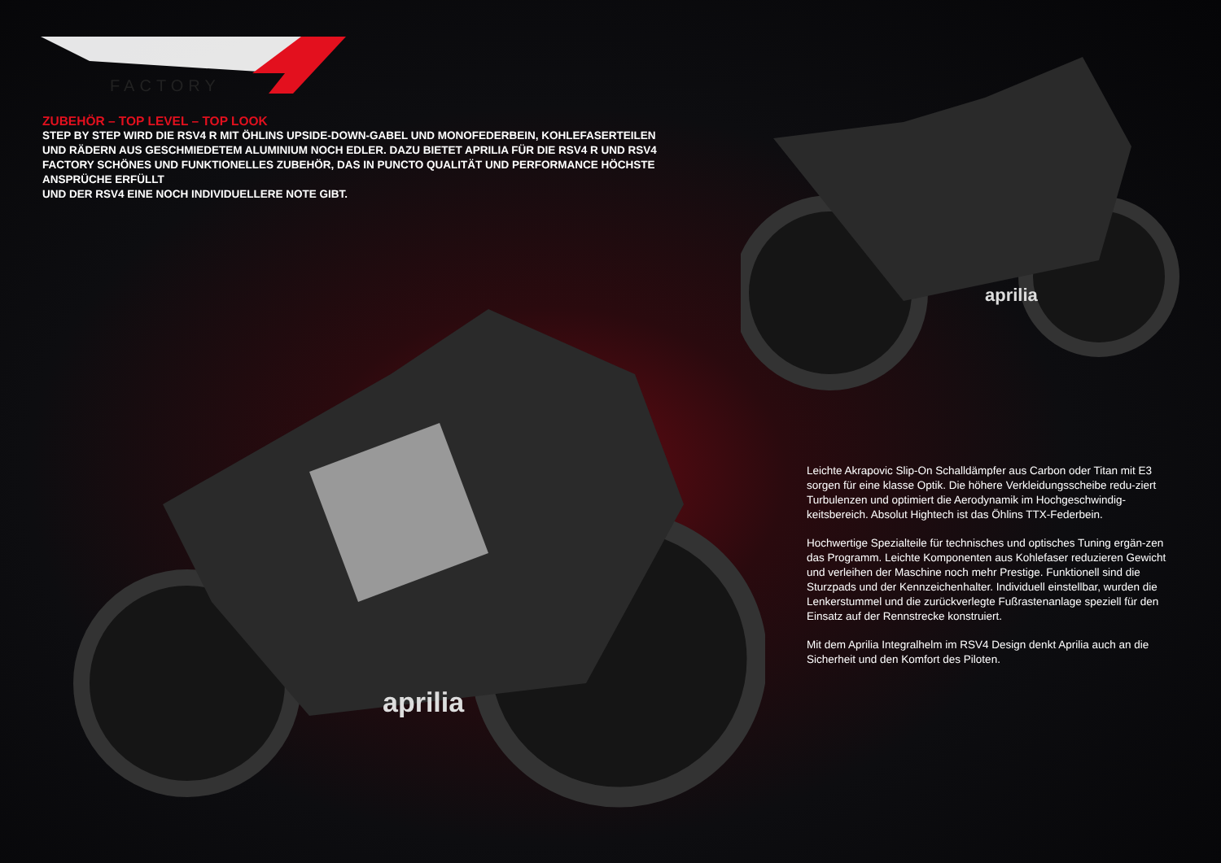FACTORY
ZUBEHÖR – TOP LEVEL – TOP LOOK
STEP BY STEP WIRD DIE RSV4 R MIT ÖHLINS UPSIDE-DOWN-GABEL UND MONOFEDERBEIN, KOHLEFASERTEILEN UND RÄDERN AUS GESCHMIEDETEM ALUMINIUM NOCH EDLER. DAZU BIETET APRILIA FÜR DIE RSV4 R UND RSV4 FACTORY SCHÖNES UND FUNKTIONELLES ZUBEHÖR, DAS IN PUNCTO QUALITÄT UND PERFORMANCE HÖCHSTE ANSPRÜCHE ERFÜLLT
UND DER RSV4 EINE NOCH INDIVIDUELLERE NOTE GIBT.
aprilia
aprilia
Leichte Akrapovic Slip-On Schalldämpfer aus Carbon oder Titan mit E3 sorgen für eine klasse Optik. Die höhere Verkleidungsscheibe redu-ziert Turbulenzen und optimiert die Aerodynamik im Hochgeschwindig-keitsbereich. Absolut Hightech ist das Öhlins TTX-Federbein.
Hochwertige Spezialteile für technisches und optisches Tuning ergän-zen das Programm. Leichte Komponenten aus Kohlefaser reduzieren Gewicht und verleihen der Maschine noch mehr Prestige. Funktionell sind die Sturzpads und der Kennzeichenhalter. Individuell einstellbar, wurden die Lenkerstummel und die zurückverlegte Fußrastenanlage speziell für den Einsatz auf der Rennstrecke konstruiert.
Mit dem Aprilia Integralhelm im RSV4 Design denkt Aprilia auch an die Sicherheit und den Komfort des Piloten.